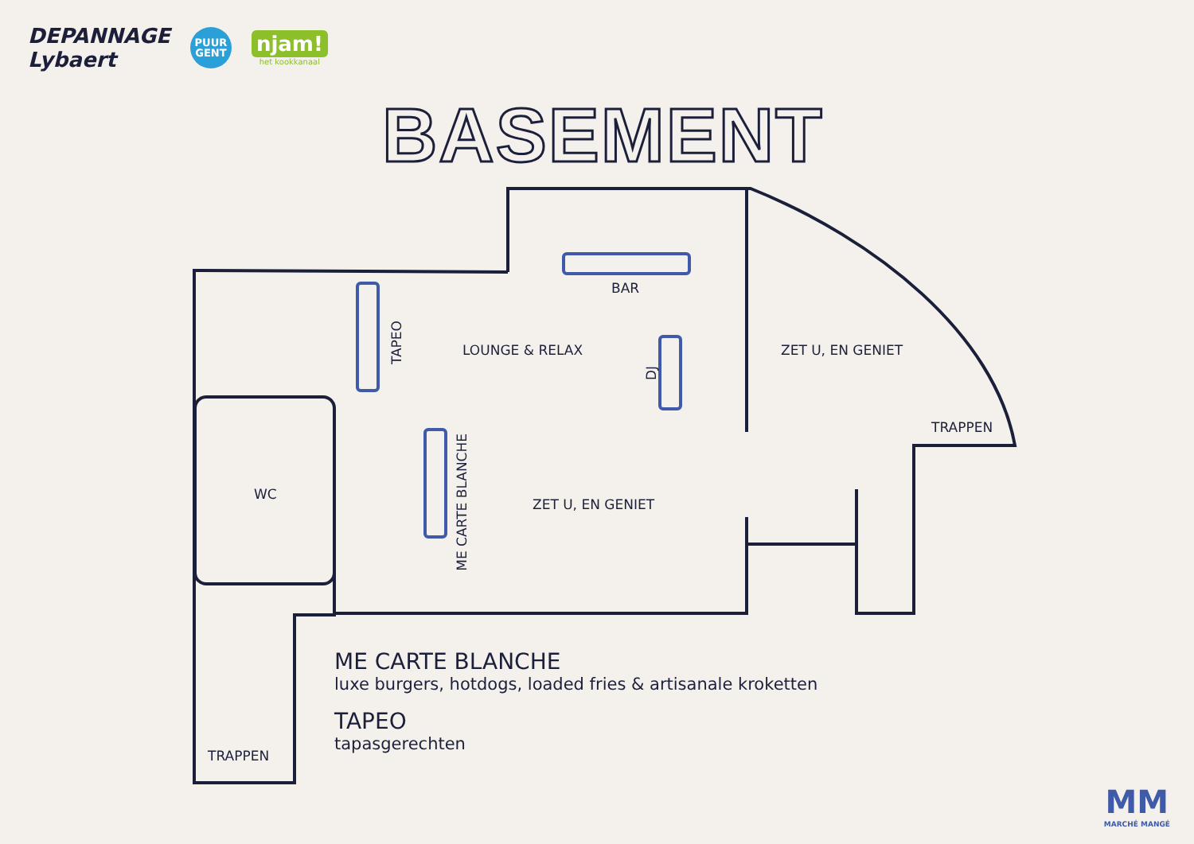DEPANNAGE
Lybaert
PUUR
GENT
njam!
het kookkanaal
BASEMENT
BAR
TAPEO
LOUNGE & RELAX
DJ
ZET U, EN GENIET
TRAPPEN
WC
ME CARTE BLANCHE
ZET U, EN GENIET
TRAPPEN
ME CARTE BLANCHE
luxe burgers, hotdogs, loaded fries & artisanale kroketten
TAPEO
tapasgerechten
MM
MARCHÉ MANGÉ